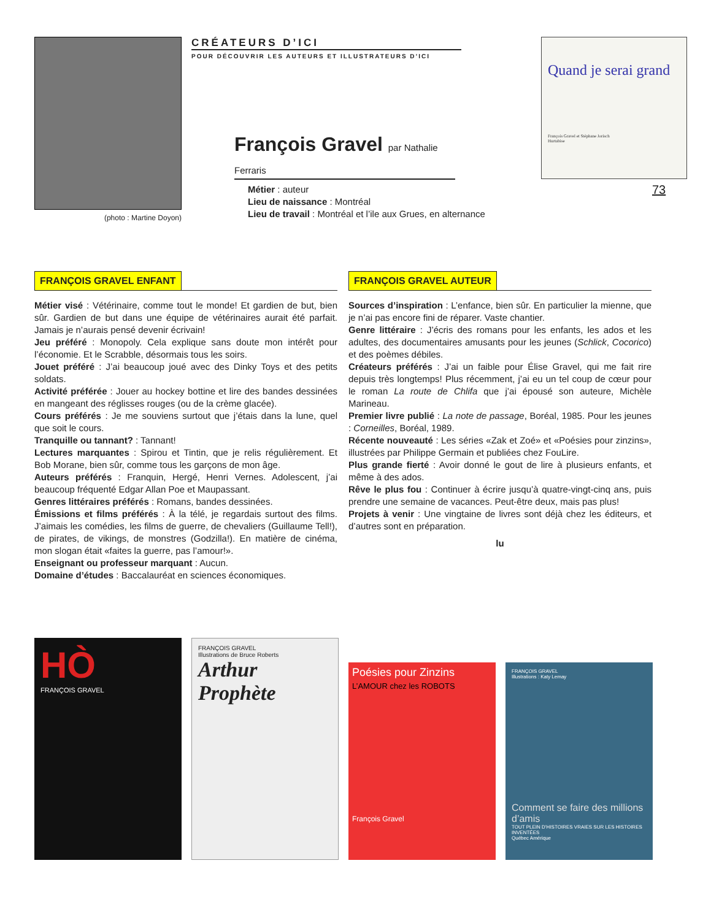(photo : Martine Doyon)
CRÉATEURS D’ICI
POUR DÉCOUVRIR LES AUTEURS ET ILLUSTRATEURS D’ICI
François Gravel par Nathalie Ferraris
Métier : auteur
Lieu de naissance : Montréal
Lieu de travail : Montréal et l’ile aux Grues, en alternance
Quand je serai grand
François Gravel et Stéphane Jorisch
Hurtubise
73
FRANÇOIS GRAVEL ENFANT
Métier visé : Vétérinaire, comme tout le monde! Et gardien de but, bien sûr. Gardien de but dans une équipe de vétérinaires aurait été parfait. Jamais je n’aurais pensé devenir écrivain!
Jeu préféré : Monopoly. Cela explique sans doute mon intérêt pour l’économie. Et le Scrabble, désormais tous les soirs.
Jouet préféré : J’ai beaucoup joué avec des Dinky Toys et des petits soldats.
Activité préférée : Jouer au hockey bottine et lire des bandes dessinées en mangeant des réglisses rouges (ou de la crème glacée).
Cours préférés : Je me souviens surtout que j’étais dans la lune, quel que soit le cours.
Tranquille ou tannant? : Tannant!
Lectures marquantes : Spirou et Tintin, que je relis régulièrement. Et Bob Morane, bien sûr, comme tous les garçons de mon âge.
Auteurs préférés : Franquin, Hergé, Henri Vernes. Adolescent, j’ai beaucoup fréquenté Edgar Allan Poe et Maupassant.
Genres littéraires préférés : Romans, bandes dessinées.
Émissions et films préférés : À la télé, je regardais surtout des films. J’aimais les comédies, les films de guerre, de chevaliers (Guillaume Tell!), de pirates, de vikings, de monstres (Godzilla!). En matière de cinéma, mon slogan était «faites la guerre, pas l’amour!».
Enseignant ou professeur marquant : Aucun.
Domaine d’études : Baccalauréat en sciences économiques.
FRANÇOIS GRAVEL AUTEUR
Sources d’inspiration : L’enfance, bien sûr. En particulier la mienne, que je n’ai pas encore fini de réparer. Vaste chantier.
Genre littéraire : J’écris des romans pour les enfants, les ados et les adultes, des documentaires amusants pour les jeunes (Schlick, Cocorico) et des poèmes débiles.
Créateurs préférés : J’ai un faible pour Élise Gravel, qui me fait rire depuis très longtemps! Plus récemment, j’ai eu un tel coup de cœur pour le roman La route de Chlifa que j’ai épousé son auteure, Michèle Marineau.
Premier livre publié : La note de passage, Boréal, 1985. Pour les jeunes : Corneilles, Boréal, 1989.
Récente nouveauté : Les séries «Zak et Zoé» et «Poésies pour zinzins», illustrées par Philippe Germain et publiées chez FouLire.
Plus grande fierté : Avoir donné le gout de lire à plusieurs enfants, et même à des ados.
Rêve le plus fou : Continuer à écrire jusqu’à quatre-vingt-cinq ans, puis prendre une semaine de vacances. Peut-être deux, mais pas plus!
Projets à venir : Une vingtaine de livres sont déjà chez les éditeurs, et d’autres sont en préparation.
lu
HÒ
FRANÇOIS GRAVEL
FRANÇOIS GRAVEL
Illustrations de Bruce Roberts
Arthur Prophète
Poésies pour Zinzins
L’AMOUR chez les ROBOTS
François Gravel
FRANÇOIS GRAVEL
Illustrations : Katy Lemay
Comment se faire des millions d’amis
TOUT PLEIN D’HISTOIRES VRAIES SUR LES HISTOIRES INVENTÉES
Québec Amérique